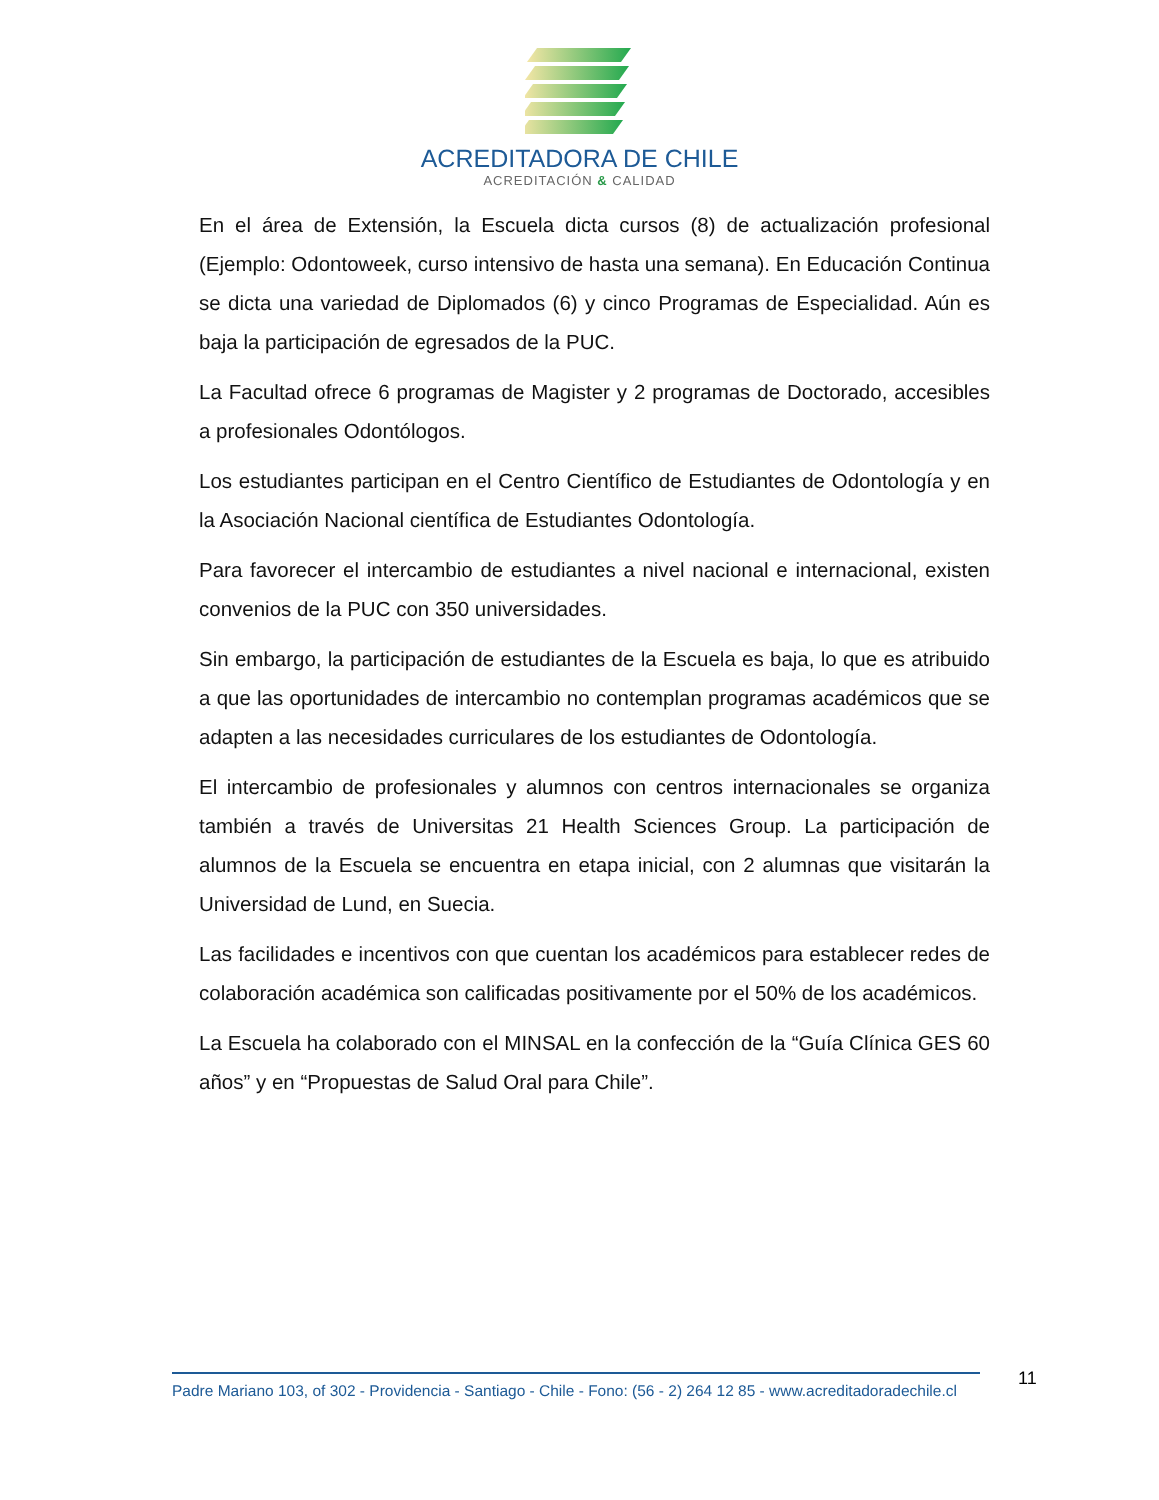ACREDITADORA DE CHILE
ACREDITACIÓN & CALIDAD
En el área de Extensión, la Escuela dicta cursos (8) de actualización profesional (Ejemplo: Odontoweek, curso intensivo de hasta una semana). En Educación Continua se dicta una variedad de Diplomados (6) y cinco Programas de Especialidad. Aún es baja la participación de egresados de la PUC.
La Facultad ofrece 6 programas de Magister y 2 programas de Doctorado, accesibles a profesionales Odontólogos.
Los estudiantes participan en el Centro Científico de Estudiantes de Odontología y en la Asociación Nacional científica de Estudiantes Odontología.
Para favorecer el intercambio de estudiantes a nivel nacional e internacional, existen convenios de la PUC con 350 universidades.
Sin embargo, la participación de estudiantes de la Escuela es baja, lo que es atribuido a que las oportunidades de intercambio no contemplan programas académicos que se adapten a las necesidades curriculares de los estudiantes de Odontología.
El intercambio de profesionales y alumnos con centros internacionales se organiza también a través de Universitas 21 Health Sciences Group. La participación de alumnos de la Escuela se encuentra en etapa inicial, con 2 alumnas que visitarán la Universidad de Lund, en Suecia.
Las facilidades e incentivos con que cuentan los académicos para establecer redes de colaboración académica son calificadas positivamente por el 50% de los académicos.
La Escuela ha colaborado con el MINSAL en la confección de la “Guía Clínica GES 60 años” y en “Propuestas de Salud Oral para Chile”.
Padre Mariano 103, of 302 - Providencia - Santiago - Chile - Fono: (56 - 2) 264 12 85 - www.acreditadoradechile.cl
11